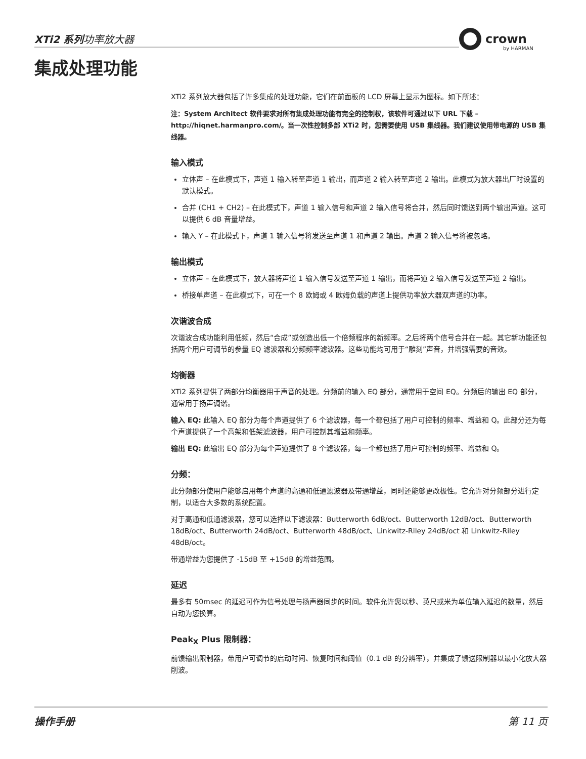XTi2 系列功率放大器
crown
by HARMAN
集成处理功能
XTi2 系列放大器包括了许多集成的处理功能，它们在前面板的 LCD 屏幕上显示为图标。如下所述：
注：System Architect 软件要求对所有集成处理功能有完全的控制权，该软件可通过以下 URL 下载 – http://hiqnet.harmanpro.com/。当一次性控制多部 XTi2 时，您需要使用 USB 集线器。我们建议使用带电源的 USB 集线器。
输入模式
立体声 – 在此模式下，声道 1 输入转至声道 1 输出，而声道 2 输入转至声道 2 输出。此模式为放大器出厂时设置的默认模式。
合并 (CH1 + CH2) – 在此模式下，声道 1 输入信号和声道 2 输入信号将合并，然后同时馈送到两个输出声道。这可以提供 6 dB 音量增益。
输入 Y – 在此模式下，声道 1 输入信号将发送至声道 1 和声道 2 输出。声道 2 输入信号将被忽略。
输出模式
立体声 – 在此模式下，放大器将声道 1 输入信号发送至声道 1 输出，而将声道 2 输入信号发送至声道 2 输出。
桥接单声道 – 在此模式下，可在一个 8 欧姆或 4 欧姆负载的声道上提供功率放大器双声道的功率。
次谐波合成
次谐波合成功能利用低频，然后“合成”或创造出低一个倍频程序的新频率。之后将两个信号合并在一起。其它新功能还包括两个用户可调节的参量 EQ 滤波器和分频频率滤波器。这些功能均可用于“雕刻”声音，并增强需要的音效。
均衡器
XTi2 系列提供了两部分均衡器用于声音的处理。分频前的输入 EQ 部分，通常用于空间 EQ。分频后的输出 EQ 部分，通常用于扬声调谐。
输入 EQ: 此输入 EQ 部分为每个声道提供了 6 个滤波器，每一个都包括了用户可控制的频率、增益和 Q。此部分还为每个声道提供了一个高架和低架滤波器，用户可控制其增益和频率。
输出 EQ: 此输出 EQ 部分为每个声道提供了 8 个滤波器，每一个都包括了用户可控制的频率、增益和 Q。
分频：
此分频部分使用户能够启用每个声道的高通和低通滤波器及带通增益，同时还能够更改极性。它允许对分频部分进行定制，以适合大多数的系统配置。
对于高通和低通滤波器，您可以选择以下滤波器：Butterworth 6dB/oct、Butterworth 12dB/oct、Butterworth 18dB/oct、Butterworth 24dB/oct、Butterworth 48dB/oct、Linkwitz-Riley 24dB/oct 和 Linkwitz-Riley 48dB/oct。
带通增益为您提供了 -15dB 至 +15dB 的增益范围。
延迟
最多有 50msec 的延迟可作为信号处理与扬声器同步的时间。软件允许您以秒、英尺或米为单位输入延迟的数量，然后自动为您换算。
Peak<sub>X</sub> Plus 限制器：
前馈输出限制器，带用户可调节的启动时间、恢复时间和阈值（0.1 dB 的分辨率），并集成了馈送限制器以最小化放大器削波。
操作手册 第 11 页